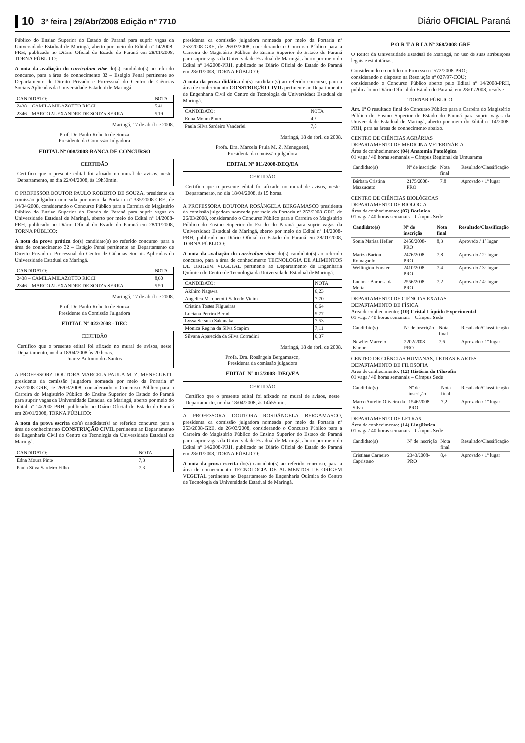10 3ª feira | 29/Abr/2008 Edição nº 7710 Diário OFICIAL Paraná
Público do Ensino Superior do Estado do Paraná para suprir vagas da Universidade Estadual de Maringá, aberto por meio do Edital nº 14/2008-PRH, publicado no Diário Oficial do Estado do Paraná em 28/01/2008, TORNA PÚBLICO:
A nota da avaliação do curriculum vitae do(s) candidato(s) ao referido concurso, para a área de conhecimento 32 – Estágio Penal pertinente ao Departamento de Direito Privado e Processual do Centro de Ciências Sociais Aplicadas da Universidade Estadual de Maringá.
| CANDIDATO: | NOTA |
| --- | --- |
| 2438 – CAMILA MILAZOTTO RICCI | 5,41 |
| 2346 – MARCO ALEXANDRE DE SOUZA SERRA | 5,19 |
Maringá, 17 de abril de 2008.
Prof. Dr. Paulo Roberto de Souza
Presidente da Comissão Julgadora
EDITAL Nº 008/2008-BANCA DE CONCURSO
CERTIDÃO
Certifico que o presente edital foi afixado no mural de avisos, neste Departamento, no dia 22/04/2008, às 19h30min.
O PROFESSOR DOUTOR PAULO ROBERTO DE SOUZA, presidente da comissão julgadora nomeada por meio da Portaria nº 335/2008-GRE, de 14/04/2008, considerando o Concurso Público para a Carreira do Magistério Público do Ensino Superior do Estado do Paraná para suprir vagas da Universidade Estadual de Maringá, aberto por meio do Edital nº 14/2008-PRH, publicado no Diário Oficial do Estado do Paraná em 28/01/2008, TORNA PÚBLICO:
A nota da prova prática do(s) candidato(s) ao referido concurso, para a área de conhecimento 32 – Estágio Penal pertinente ao Departamento de Direito Privado e Processual do Centro de Ciências Sociais Aplicadas da Universidade Estadual de Maringá.
| CANDIDATO: | NOTA |
| --- | --- |
| 2438 – CAMILA MILAZOTTO RICCI | 8,60 |
| 2346 – MARCO ALEXANDRE DE SOUZA SERRA | 5,50 |
Maringá, 17 de abril de 2008.
Prof. Dr. Paulo Roberto de Souza
Presidente da Comissão Julgadora
EDITAL Nº 022/2008 - DEC
CERTIDÃO
Certifico que o presente edital foi afixado no mural de avisos, neste Departamento, no dia 18/04/2008 às 20 horas.
Juarez Antonio dos Santos
A PROFESSORA DOUTORA MARCELA PAULA M. Z. MENEGUETTI presidenta da comissão julgadora nomeada por meio da Portaria nº 253/2008-GRE, de 26/03/2008, considerando o Concurso Público para a Carreira do Magistério Público do Ensino Superior do Estado do Paraná para suprir vagas da Universidade Estadual de Maringá, aberto por meio do Edital nº 14/2008-PRH, publicado no Diário Oficial do Estado do Paraná em 28/01/2008, TORNA PÚBLICO:
A nota da prova escrita do(s) candidato(s) ao referido concurso, para a área de conhecimento CONSTRUÇÃO CIVIL pertinente ao Departamento de Engenharia Civil do Centro de Tecnologia da Universidade Estadual de Maringá.
| CANDIDATO: | NOTA |
| --- | --- |
| Edna Moura Pinto | 7,3 |
| Paula Silva Sardeiro Filho | 7,3 |
presidenta da comissão julgadora nomeada por meio da Portaria nº 253/2008-GRE, de 26/03/2008, considerando o Concurso Público para a Carreira do Magistério Público do Ensino Superior do Estado do Paraná para suprir vagas da Universidade Estadual de Maringá, aberto por meio do Edital nº 14/2008-PRH, publicado no Diário Oficial do Estado do Paraná em 28/01/2008, TORNA PÚBLICO:
A nota da prova didática do(s) candidato(s) ao referido concurso, para a área de conhecimento CONSTRUÇÃO CIVIL pertinente ao Departamento de Engenharia Civil do Centro de Tecnologia da Universidade Estadual de Maringá.
| CANDIDATO: | NOTA |
| --- | --- |
| Edna Moura Pinto | 4,7 |
| Paula Silva Sardeiro Vanderlei | 7,0 |
Maringá, 18 de abril de 2008.
Profa. Dra. Marcela Paula M. Z. Meneguetti,
Presidenta da comissão julgadora
EDITAL Nº 011/2008-DEQ/EA
CERTIDÃO
Certifico que o presente edital foi afixado no mural de avisos, neste Departamento, no dia 18/04/2008, às 15 horas.
A PROFESSORA DOUTORA ROSÂNGELA BERGAMASCO presidenta da comissão julgadora nomeada por meio da Portaria nº 253/2008-GRE, de 26/03/2008, considerando o Concurso Público para a Carreira do Magistério Público do Ensino Superior do Estado do Paraná para suprir vagas da Universidade Estadual de Maringá, aberto por meio do Edital nº 14/2008-PRH, publicado no Diário Oficial do Estado do Paraná em 28/01/2008, TORNA PÚBLICO:
A nota da avaliação do curriculum vitae do(s) candidato(s) ao referido concurso, para a área de conhecimento TECNOLOGIA DE ALIMENTOS DE ORIGEM VEGETAL pertinente ao Departamento de Engenharia Química do Centro de Tecnologia da Universidade Estadual de Maringá.
| CANDIDATO: | NOTA |
| --- | --- |
| Akihiro Nagawa | 6,23 |
| Angelica Marquetotti Salcedo Vieira | 7,70 |
| Cristina Tostes Filgueiras | 6,64 |
| Luciana Pereira Bernd | 5,77 |
| Lyssa Setsuko Sakanaka | 7,53 |
| Monica Regina da Silva Scapim | 7,11 |
| Silvana Aparecida da Silva Corradini | 6,37 |
Maringá, 18 de abril de 2008.
Profa. Dra. Rosângela Bergamasco,
Presidenta da comissão julgadora
EDITAL Nº 012/2008- DEQ/EA
CERTIDÃO
Certifico que o presente edital foi afixado no mural de avisos, neste Departamento, no dia 18/04/2008, às 14h55min.
A PROFESSORA DOUTORA ROSDÂNGELA BERGAMASCO, presidenta da comissão julgadora nomeada por meio da Portaria nº 253/2008-GRE, de 26/03/2008, considerando o Concurso Público para a Carreira do Magistério Público do Ensino Superior do Estado do Paraná para suprir vagas da Universidade Estadual de Maringá, aberto por meio do Edital nº 14/2008-PRH, publicado no Diário Oficial do Estado do Paraná em 28/01/2008, TORNA PÚBLICO:
A nota da prova escrita do(s) candidato(s) ao referido concurso, para a área de conhecimento TECNOLOGIA DE ALIMENTOS DE ORIGEM VEGETAL pertinente ao Departamento de Engenharia Química do Centro de Tecnologia da Universidade Estadual de Maringá.
P O R T A R I A Nº 368/2008-GRE
O Reitor da Universidade Estadual de Maringá, no uso de suas atribuições legais e estatutárias,
Considerando o contido no Processo nº 572/2008-PRO;
considerando o disposto na Resolução nº 027/97-COU;
considerando o Concurso Público aberto pelo Edital nº 14/2008-PRH, publicado no Diário Oficial do Estado do Paraná, em 28/01/2008, resolve
TORNAR PÚBLICO:
Art. 1º O resultado final do Concurso Público para a Carreira do Magistério Público do Ensino Superior do Estado do Paraná para suprir vagas da Universidade Estadual de Maringá, aberto por meio do Edital nº 14/2008-PRH, para as áreas de conhecimento abaixo.
CENTRO DE CIÊNCIAS AGRÁRIAS
DEPARTAMENTO DE MEDICINA VETERINÁRIA
Área de conhecimento: (04) Anatomia Patológica
01 vaga / 40 horas semanais – Câmpus Regional de Umuarama
| Candidato(s) | Nº de inscrição | Nota final | Resultado/Classificação |
| --- | --- | --- | --- |
| Bárbara Cristina Mazzucatto | 2175/2008-PRO | 7,8 | Aprovado / 1º lugar |
CENTRO DE CIÊNCIAS BIOLÓGICAS
DEPARTAMENTO DE BIOLOGIA
Área de conhecimento: (07) Botânica
01 vaga / 40 horas semanais – Câmpus Sede
| Candidato(s) | Nº de inscrição | Nota final | Resultado/Classificação |
| --- | --- | --- | --- |
| Sonia Marisa Hefler | 2450/2008-PRO | 8,3 | Aprovado / 1º lugar |
| Mariza Barion Romagnolo | 2476/2008-PRO | 7,8 | Aprovado / 2º lugar |
| Wellington Forster | 2410/2008-PRO | 7,4 | Aprovado / 3º lugar |
| Lucimar Barbosa da Motta | 2556/2008-PRO | 7,2 | Aprovado / 4º lugar |
DEPARTAMENTO DE CIÊNCIAS EXATAS
DEPARTAMENTO DE FÍSICA
Área de conhecimento: (10) Cristal Líquido Experimental
01 vaga / 40 horas semanais – Câmpus Sede
| Candidato(s) | Nº de inscrição | Nota final | Resultado/Classificação |
| --- | --- | --- | --- |
| Newller Marcelo Kimura | 2202/2008-PRO | 7,6 | Aprovado / 1º lugar |
CENTRO DE CIÊNCIAS HUMANAS, LETRAS E ARTES
DEPARTAMENTO DE FILOSOFIA
Área de conhecimento: (12) História da Filosofia
01 vaga / 40 horas semanais – Câmpus Sede
| Candidato(s) | Nº de inscrição | Nota final | Resultado/Classificação |
| --- | --- | --- | --- |
| Marco Aurélio Oliveira da Silva | 1546/2008-PRO | 7,2 | Aprovado / 1º lugar |
DEPARTAMENTO DE LETRAS
Área de conhecimento: (14) Lingüística
01 vaga / 40 horas semanais – Câmpus Sede
| Candidato(s) | Nº de inscrição | Nota final | Resultado/Classificação |
| --- | --- | --- | --- |
| Cristiane Carneiro Capristano | 2343/2008-PRO | 8,4 | Aprovado / 1º lugar |